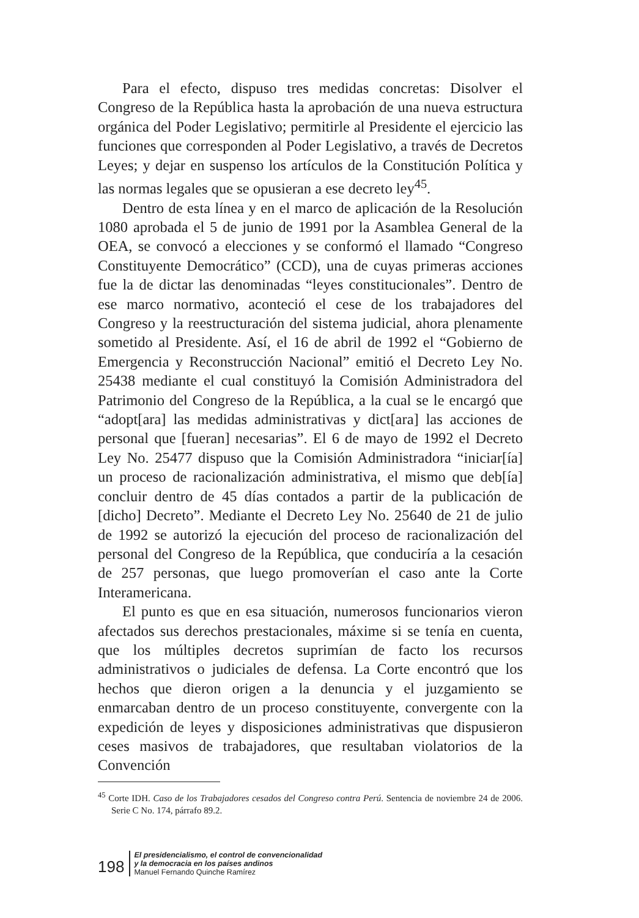Para el efecto, dispuso tres medidas concretas: Disolver el Congreso de la República hasta la aprobación de una nueva estructura orgánica del Poder Legislativo; permitirle al Presidente el ejercicio las funciones que corresponden al Poder Legislativo, a través de Decretos Leyes; y dejar en suspenso los artículos de la Constitución Política y las normas legales que se opusieran a ese decreto ley<sup>45</sup>.
Dentro de esta línea y en el marco de aplicación de la Resolución 1080 aprobada el 5 de junio de 1991 por la Asamblea General de la OEA, se convocó a elecciones y se conformó el llamado “Congreso Constituyente Democrático” (CCD), una de cuyas primeras acciones fue la de dictar las denominadas “leyes constitucionales”. Dentro de ese marco normativo, aconteció el cese de los trabajadores del Congreso y la reestructuración del sistema judicial, ahora plenamente sometido al Presidente. Así, el 16 de abril de 1992 el “Gobierno de Emergencia y Reconstrucción Nacional” emitió el Decreto Ley No. 25438 mediante el cual constituyó la Comisión Administradora del Patrimonio del Congreso de la República, a la cual se le encargó que “adopt[ara] las medidas administrativas y dict[ara] las acciones de personal que [fueran] necesarias”. El 6 de mayo de 1992 el Decreto Ley No. 25477 dispuso que la Comisión Administradora “iniciar[ía] un proceso de racionalización administrativa, el mismo que deb[ía] concluir dentro de 45 días contados a partir de la publicación de [dicho] Decreto”. Mediante el Decreto Ley No. 25640 de 21 de julio de 1992 se autorizó la ejecución del proceso de racionalización del personal del Congreso de la República, que conduciría a la cesación de 257 personas, que luego promoverían el caso ante la Corte Interamericana.
El punto es que en esa situación, numerosos funcionarios vieron afectados sus derechos prestacionales, máxime si se tenía en cuenta, que los múltiples decretos suprimían de facto los recursos administrativos o judiciales de defensa. La Corte encontró que los hechos que dieron origen a la denuncia y el juzgamiento se enmarcaban dentro de un proceso constituyente, convergente con la expedición de leyes y disposiciones administrativas que dispusieron ceses masivos de trabajadores, que resultaban violatorios de la Convención
<sup>45</sup> Corte IDH. Caso de los Trabajadores cesados del Congreso contra Perú. Sentencia de noviembre 24 de 2006. Serie C No. 174, párrafo 89.2.
198
El presidencialismo, el control de convencionalidad
y la democracia en los países andinos
Manuel Fernando Quinche Ramírez